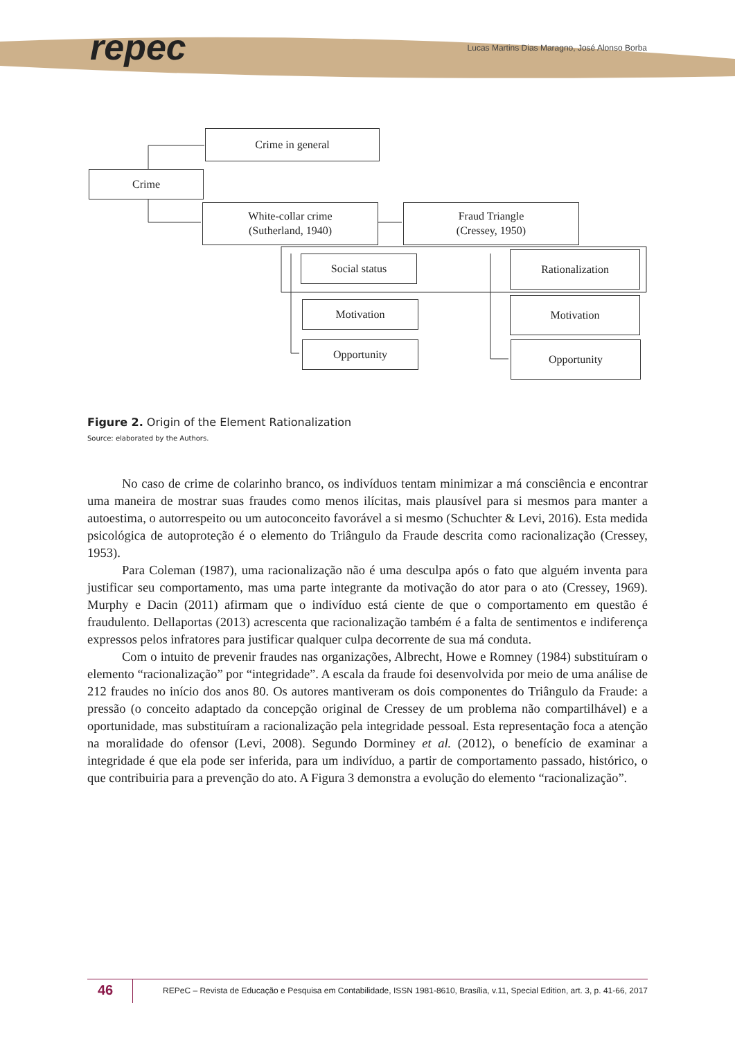repec
Lucas Martins Dias Maragno, José Alonso Borba
Crime in general
Crime
White-collar crime
(Sutherland, 1940)
Fraud Triangle
(Cressey, 1950)
Social status Rationalization
Motivation Motivation
Opportunity Opportunity
Figure 2. Origin of the Element Rationalization
Source: elaborated by the Authors.
No caso de crime de colarinho branco, os indivíduos tentam minimizar a má consciência e encontrar uma maneira de mostrar suas fraudes como menos ilícitas, mais plausível para si mesmos para manter a autoestima, o autorrespeito ou um autoconceito favorável a si mesmo (Schuchter & Levi, 2016). Esta medida psicológica de autoproteção é o elemento do Triângulo da Fraude descrita como racionalização (Cressey, 1953).
Para Coleman (1987), uma racionalização não é uma desculpa após o fato que alguém inventa para justificar seu comportamento, mas uma parte integrante da motivação do ator para o ato (Cressey, 1969). Murphy e Dacin (2011) afirmam que o indivíduo está ciente de que o comportamento em questão é fraudulento. Dellaportas (2013) acrescenta que racionalização também é a falta de sentimentos e indiferença expressos pelos infratores para justificar qualquer culpa decorrente de sua má conduta.
Com o intuito de prevenir fraudes nas organizações, Albrecht, Howe e Romney (1984) substituíram o elemento “racionalização” por “integridade”. A escala da fraude foi desenvolvida por meio de uma análise de 212 fraudes no início dos anos 80. Os autores mantiveram os dois componentes do Triângulo da Fraude: a pressão (o conceito adaptado da concepção original de Cressey de um problema não compartilhável) e a oportunidade, mas substituíram a racionalização pela integridade pessoal. Esta representação foca a atenção na moralidade do ofensor (Levi, 2008). Segundo Dorminey et al. (2012), o benefício de examinar a integridade é que ela pode ser inferida, para um indivíduo, a partir de comportamento passado, histórico, o que contribuiria para a prevenção do ato. A Figura 3 demonstra a evolução do elemento “racionalização”.
46
REPeC – Revista de Educação e Pesquisa em Contabilidade, ISSN 1981-8610, Brasília, v.11, Special Edition, art. 3, p. 41-66, 2017